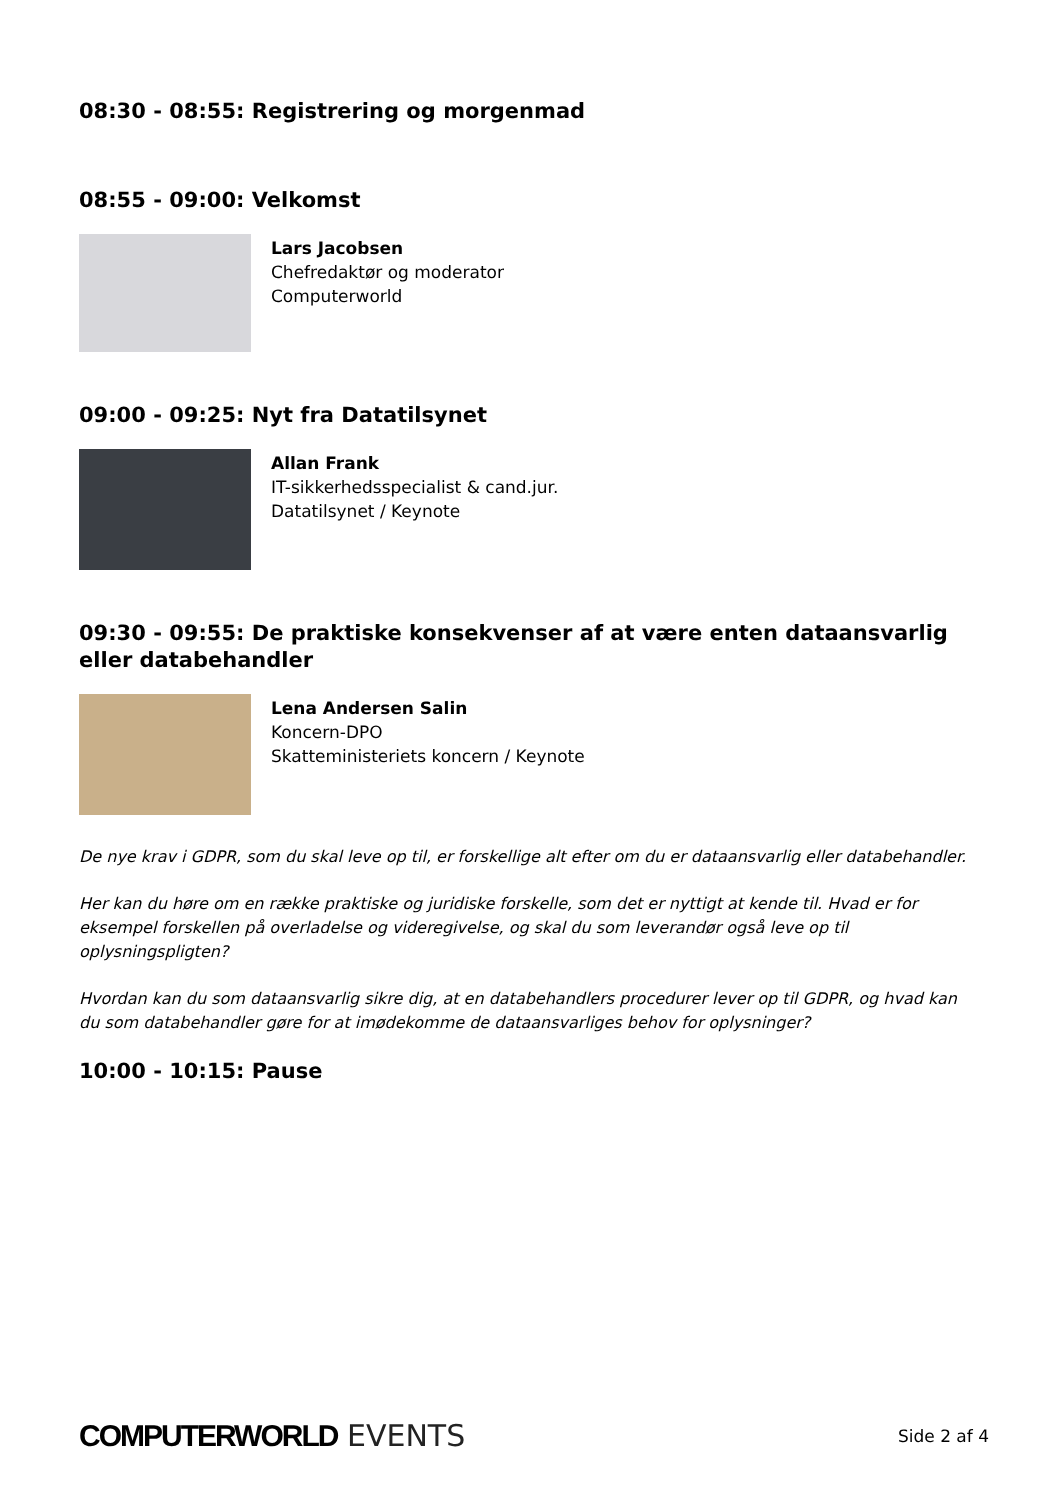08:30 - 08:55: Registrering og morgenmad
08:55 - 09:00: Velkomst
Lars Jacobsen
Chefredaktør og moderator
Computerworld
09:00 - 09:25: Nyt fra Datatilsynet
Allan Frank
IT-sikkerhedsspecialist & cand.jur.
Datatilsynet / Keynote
09:30 - 09:55: De praktiske konsekvenser af at være enten dataansvarlig eller databehandler
Lena Andersen Salin
Koncern-DPO
Skatteministeriets koncern / Keynote
De nye krav i GDPR, som du skal leve op til, er forskellige alt efter om du er dataansvarlig eller databehandler.
Her kan du høre om en række praktiske og juridiske forskelle, som det er nyttigt at kende til. Hvad er for eksempel forskellen på overladelse og videregivelse, og skal du som leverandør også leve op til oplysningspligten?
Hvordan kan du som dataansvarlig sikre dig, at en databehandlers procedurer lever op til GDPR, og hvad kan du som databehandler gøre for at imødekomme de dataansvarliges behov for oplysninger?
10:00 - 10:15: Pause
COMPUTERWORLD EVENTS
Side 2 af 4